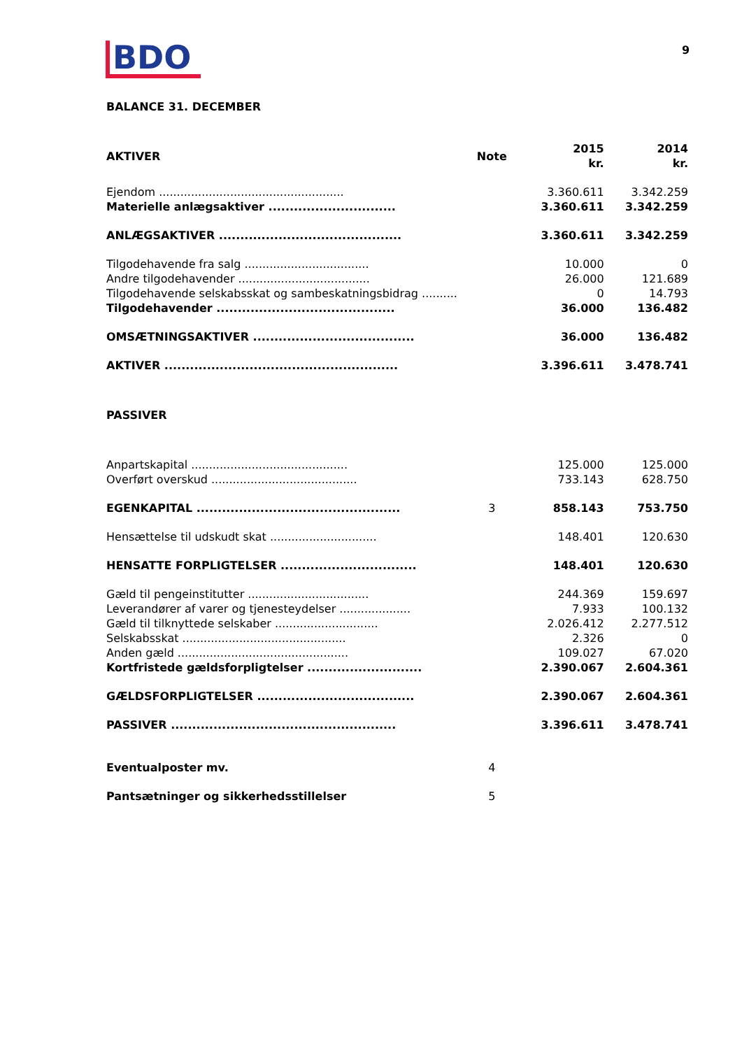BDO 9
BALANCE 31. DECEMBER
| AKTIVER | Note | 2015 kr. | 2014 kr. |
| --- | --- | --- | --- |
| Ejendom .................................................... | | 3.360.611 | 3.342.259 |
| Materielle anlægsaktiver .............................. | | 3.360.611 | 3.342.259 |
| ANLÆGSAKTIVER ........................................... | | 3.360.611 | 3.342.259 |
| Tilgodehavende fra salg ................................... | | 10.000 | 0 |
| Andre tilgodehavender ..................................... | | 26.000 | 121.689 |
| Tilgodehavende selskabsskat og sambeskatningsbidrag .......... | | 0 | 14.793 |
| Tilgodehavender .......................................... | | 36.000 | 136.482 |
| OMSÆTNINGSAKTIVER ...................................... | | 36.000 | 136.482 |
| AKTIVER ....................................................... | | 3.396.611 | 3.478.741 |
| PASSIVER | | | |
| Anpartskapital ............................................ | | 125.000 | 125.000 |
| Overført overskud ......................................... | | 733.143 | 628.750 |
| EGENKAPITAL ................................................ | 3 | 858.143 | 753.750 |
| Hensættelse til udskudt skat .............................. | | 148.401 | 120.630 |
| HENSATTE FORPLIGTELSER ................................ | | 148.401 | 120.630 |
| Gæld til pengeinstitutter .................................. | | 244.369 | 159.697 |
| Leverandører af varer og tjenesteydelser .................... | | 7.933 | 100.132 |
| Gæld til tilknyttede selskaber ............................. | | 2.026.412 | 2.277.512 |
| Selskabsskat .............................................. | | 2.326 | 0 |
| Anden gæld ................................................ | | 109.027 | 67.020 |
| Kortfristede gældsforpligtelser ........................... | | 2.390.067 | 2.604.361 |
| GÆLDSFORPLIGTELSER ..................................... | | 2.390.067 | 2.604.361 |
| PASSIVER ..................................................... | | 3.396.611 | 3.478.741 |
| Eventualposter mv. | 4 | | |
| Pantsætninger og sikkerhedsstillelser | 5 | | |